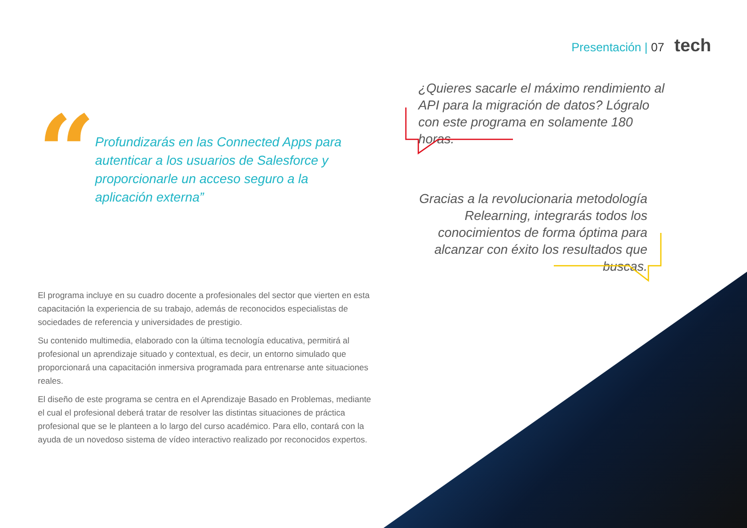Presentación | 07 tech
“
Profundizarás en las Connected Apps para autenticar a los usuarios de Salesforce y proporcionarle un acceso seguro a la aplicación externa”
¿Quieres sacarle el máximo rendimiento al API para la migración de datos? Lógralo con este programa en solamente 180 horas.
Gracias a la revolucionaria metodología Relearning, integrarás todos los conocimientos de forma óptima para alcanzar con éxito los resultados que buscas.
El programa incluye en su cuadro docente a profesionales del sector que vierten en esta capacitación la experiencia de su trabajo, además de reconocidos especialistas de sociedades de referencia y universidades de prestigio.
Su contenido multimedia, elaborado con la última tecnología educativa, permitirá al profesional un aprendizaje situado y contextual, es decir, un entorno simulado que proporcionará una capacitación inmersiva programada para entrenarse ante situaciones reales.
El diseño de este programa se centra en el Aprendizaje Basado en Problemas, mediante el cual el profesional deberá tratar de resolver las distintas situaciones de práctica profesional que se le planteen a lo largo del curso académico. Para ello, contará con la ayuda de un novedoso sistema de vídeo interactivo realizado por reconocidos expertos.